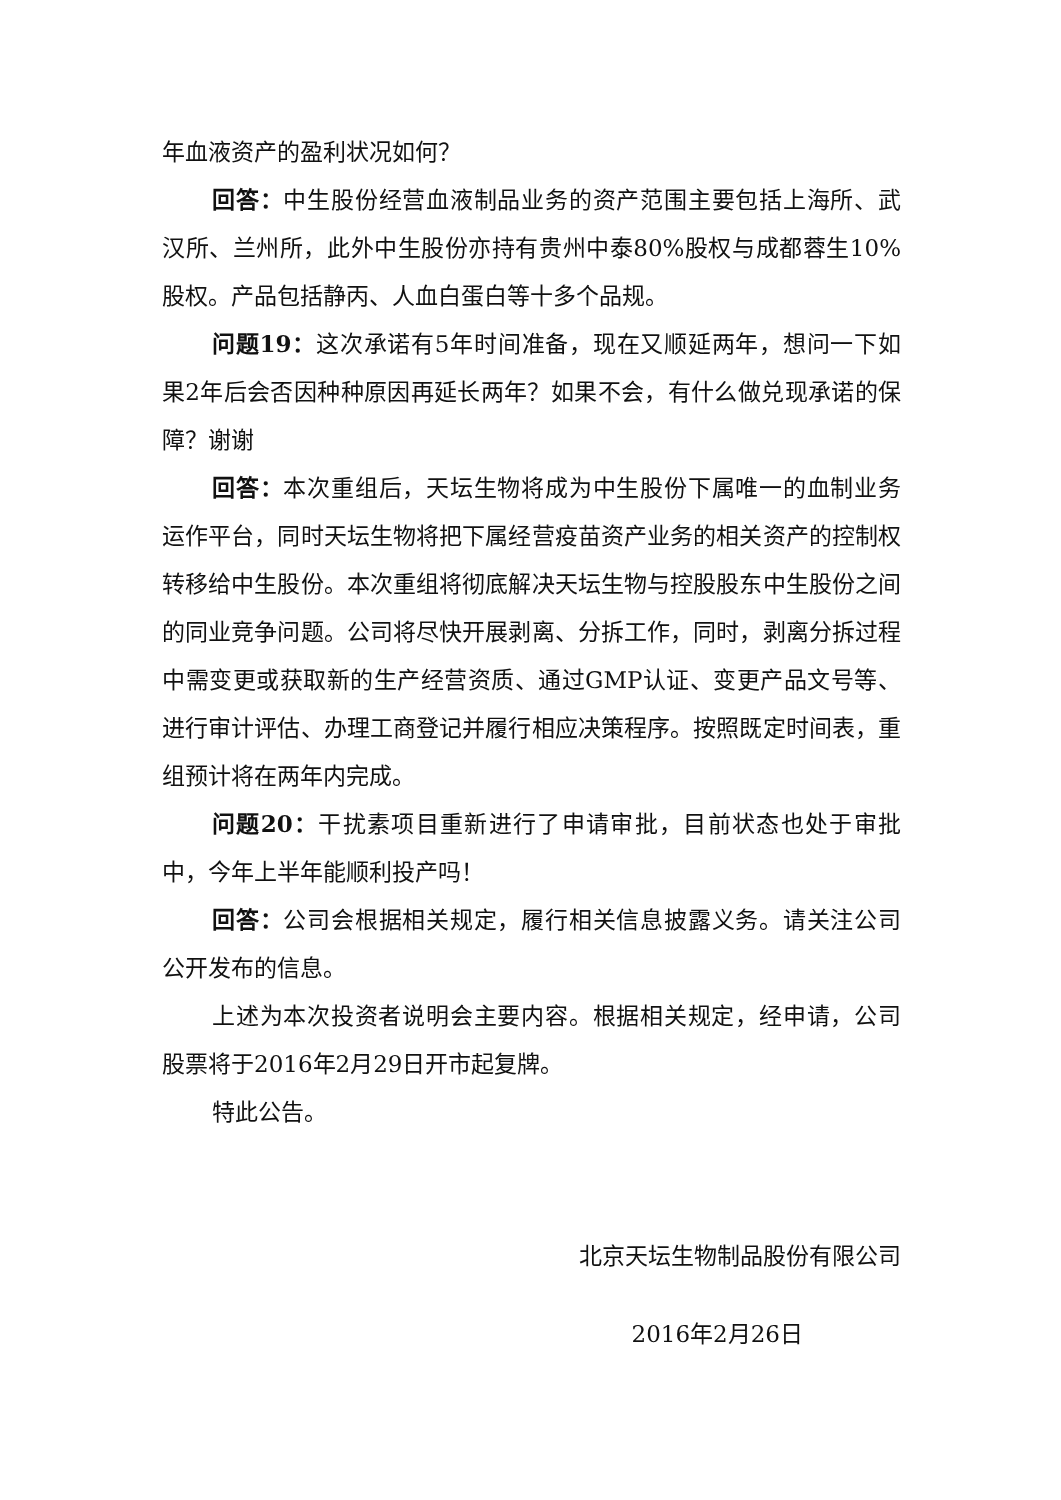年血液资产的盈利状况如何？
回答：中生股份经营血液制品业务的资产范围主要包括上海所、武汉所、兰州所，此外中生股份亦持有贵州中泰80%股权与成都蓉生10%股权。产品包括静丙、人血白蛋白等十多个品规。
问题19：这次承诺有5年时间准备，现在又顺延两年，想问一下如果2年后会否因种种原因再延长两年？如果不会，有什么做兑现承诺的保障？谢谢
回答：本次重组后，天坛生物将成为中生股份下属唯一的血制业务运作平台，同时天坛生物将把下属经营疫苗资产业务的相关资产的控制权转移给中生股份。本次重组将彻底解决天坛生物与控股股东中生股份之间的同业竞争问题。公司将尽快开展剥离、分拆工作，同时，剥离分拆过程中需变更或获取新的生产经营资质、通过GMP认证、变更产品文号等、进行审计评估、办理工商登记并履行相应决策程序。按照既定时间表，重组预计将在两年内完成。
问题20：干扰素项目重新进行了申请审批，目前状态也处于审批中，今年上半年能顺利投产吗！
回答：公司会根据相关规定，履行相关信息披露义务。请关注公司公开发布的信息。
上述为本次投资者说明会主要内容。根据相关规定，经申请，公司股票将于2016年2月29日开市起复牌。
特此公告。
北京天坛生物制品股份有限公司
2016年2月26日